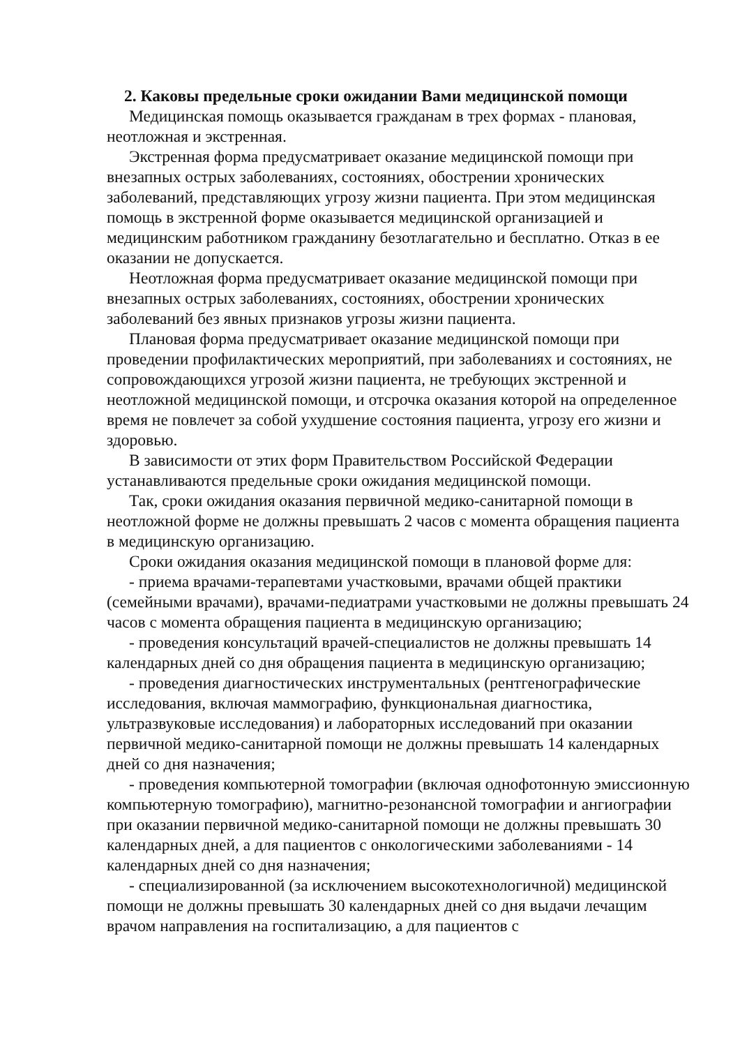2. Каковы предельные сроки ожидании Вами медицинской помощи
Медицинская помощь оказывается гражданам в трех формах - плановая, неотложная и экстренная.
Экстренная форма предусматривает оказание медицинской помощи при внезапных острых заболеваниях, состояниях, обострении хронических заболеваний, представляющих угрозу жизни пациента. При этом медицинская помощь в экстренной форме оказывается медицинской организацией и медицинским работником гражданину безотлагательно и бесплатно. Отказ в ее оказании не допускается.
Неотложная форма предусматривает оказание медицинской помощи при внезапных острых заболеваниях, состояниях, обострении хронических заболеваний без явных признаков угрозы жизни пациента.
Плановая форма предусматривает оказание медицинской помощи при проведении профилактических мероприятий, при заболеваниях и состояниях, не сопровождающихся угрозой жизни пациента, не требующих экстренной и неотложной медицинской помощи, и отсрочка оказания которой на определенное время не повлечет за собой ухудшение состояния пациента, угрозу его жизни и здоровью.
В зависимости от этих форм Правительством Российской Федерации устанавливаются предельные сроки ожидания медицинской помощи.
Так, сроки ожидания оказания первичной медико-санитарной помощи в неотложной форме не должны превышать 2 часов с момента обращения пациента в медицинскую организацию.
Сроки ожидания оказания медицинской помощи в плановой форме для:
- приема врачами-терапевтами участковыми, врачами общей практики (семейными врачами), врачами-педиатрами участковыми не должны превышать 24 часов с момента обращения пациента в медицинскую организацию;
- проведения консультаций врачей-специалистов не должны превышать 14 календарных дней со дня обращения пациента в медицинскую организацию;
- проведения диагностических инструментальных (рентгенографические исследования, включая маммографию, функциональная диагностика, ультразвуковые исследования) и лабораторных исследований при оказании первичной медико-санитарной помощи не должны превышать 14 календарных дней со дня назначения;
- проведения компьютерной томографии (включая однофотонную эмиссионную компьютерную томографию), магнитно-резонансной томографии и ангиографии при оказании первичной медико-санитарной помощи не должны превышать 30 календарных дней, а для пациентов с онкологическими заболеваниями - 14 календарных дней со дня назначения;
- специализированной (за исключением высокотехнологичной) медицинской помощи не должны превышать 30 календарных дней со дня выдачи лечащим врачом направления на госпитализацию, а для пациентов с